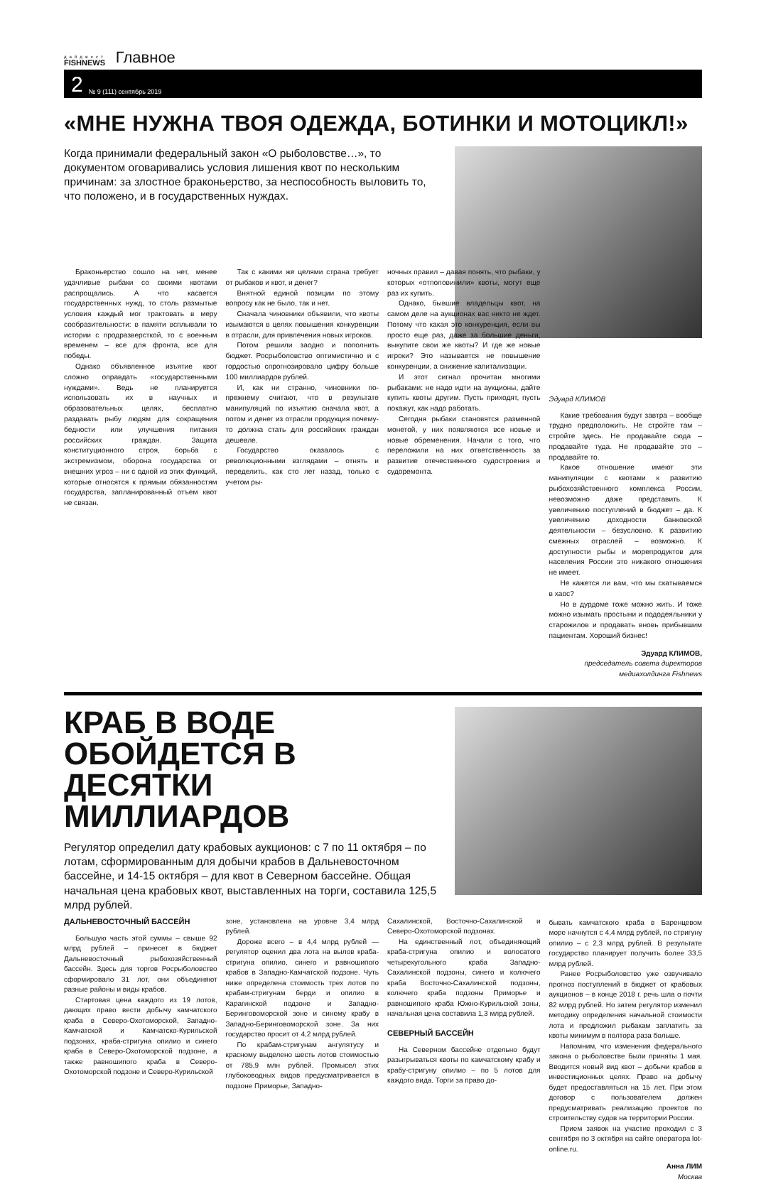дайджест
FISHNEWS
Главное
2 № 9 (111) сентябрь 2019
«МНЕ НУЖНА ТВОЯ ОДЕЖДА, БОТИНКИ И МОТОЦИКЛ!»
Когда принимали федеральный закон «О рыболовстве…», то документом оговаривались условия лишения квот по нескольким причинам: за злостное браконьерство, за неспособность выловить то, что положено, и в государственных нуждах.
Браконьерство сошло на нет, менее удачливые рыбаки со своими квотами распрощались. А что касается государственных нужд, то столь размытые условия каждый мог трактовать в меру сообразительности: в памяти всплывали то истории с продразверсткой, то с военным временем – все для фронта, все для победы.
Однако объявленное изъятие квот сложно оправдать «государственными нуждами». Ведь не планируется использовать их в научных и образовательных целях, бесплатно раздавать рыбу людям для сокращения бедности или улучшения питания российских граждан. Защита конституционного строя, борьба с экстремизмом, оборона государства от внешних угроз – ни с одной из этих функций, которые относятся к прямым обязанностям государства, запланированный отъем квот не связан.
Так с какими же целями страна требует от рыбаков и квот, и денег?
Внятной единой позиции по этому вопросу как не было, так и нет.
Сначала чиновники объявили, что квоты изымаются в целях повышения конкуренции в отрасли, для привлечения новых игроков.
Потом решили заодно и пополнить бюджет. Росрыболовство оптимистично и с гордостью спрогнозировало цифру больше 100 миллиардов рублей.
И, как ни странно, чиновники по-прежнему считают, что в результате манипуляций по изъятию сначала квот, а потом и денег из отрасли продукция почему-то должна стать для российских граждан дешевле.
Государство оказалось с революционными взглядами – отнять и переделить, как сто лет назад, только с учетом ры-
ночных правил – давая понять, что рыбаки, у которых «отполовинили» квоты, могут еще раз их купить.
Однако, бывшие владельцы квот, на самом деле на аукционах вас никто не ждет. Потому что какая это конкуренция, если вы просто еще раз, даже за большие деньги, выкупите свои же квоты? И где же новые игроки? Это называется не повышение конкуренции, а снижение капитализации.
И этот сигнал прочитан многими рыбаками: не надо идти на аукционы, дайте купить квоты другим. Пусть приходят, пусть покажут, как надо работать.
Сегодня рыбаки становятся разменной монетой, у них появляются все новые и новые обременения. Начали с того, что переложили на них ответственность за развитие отечественного судостроения и судоремонта.
Эдуард КЛИМОВ
Какие требования будут завтра – вообще трудно предположить. Не стройте там – стройте здесь. Не продавайте сюда – продавайте туда. Не продавайте это – продавайте то.
Какое отношение имеют эти манипуляции с квотами к развитию рыбохозяйственного комплекса России, невозможно даже представить. К увеличению поступлений в бюджет – да. К увеличению доходности банковской деятельности – безусловно. К развитию смежных отраслей – возможно. К доступности рыбы и морепродуктов для населения России это никакого отношения не имеет.
Не кажется ли вам, что мы скатываемся в хаос?
Но в дурдоме тоже можно жить. И тоже можно изымать простыни и пододеяльники у старожилов и продавать вновь прибывшим пациентам. Хороший бизнес!
Эдуард КЛИМОВ,
председатель совета директоров медиахолдинга Fishnews
КРАБ В ВОДЕ ОБОЙДЕТСЯ В ДЕСЯТКИ МИЛЛИАРДОВ
Регулятор определил дату крабовых аукционов: с 7 по 11 октября – по лотам, сформированным для добычи крабов в Дальневосточном бассейне, и 14-15 октября – для квот в Северном бассейне. Общая начальная цена крабовых квот, выставленных на торги, составила 125,5 млрд рублей.
ДАЛЬНЕВОСТОЧНЫЙ БАССЕЙН
Большую часть этой суммы – свыше 92 млрд рублей – принесет в бюджет Дальневосточный рыбохозяйственный бассейн. Здесь для торгов Росрыболовство сформировало 31 лот, они объединяют разные районы и виды крабов.
Стартовая цена каждого из 19 лотов, дающих право вести добычу камчатского краба в Северо-Охотоморской, Западно-Камчатской и Камчатско-Курильской подзонах, краба-стригуна опилио и синего краба в Северо-Охотоморской подзоне, а также равношипого краба в Северо-Охотоморской подзоне и Северо-Курильской
зоне, установлена на уровне 3,4 млрд рублей.
Дороже всего – в 4,4 млрд рублей — регулятор оценил два лота на вылов краба-стригуна опилио, синего и равношипого крабов в Западно-Камчатской подзоне. Чуть ниже определена стоимость трех лотов по крабам-стригунам берди и опилио в Карагинской подзоне и Западно-Беринговоморской зоне и синему крабу в Западно-Беринговоморской зоне. За них государство просит от 4,2 млрд рублей.
По крабам-стригунам ангулятусу и красному выделено шесть лотов стоимостью от 785,9 млн рублей. Промысел этих глубоководных видов предусматривается в подзоне Приморье, Западно-
Сахалинской, Восточно-Сахалинской и Северо-Охотоморской подзонах.
На единственный лот, объединяющий краба-стригуна опилио и волосатого четырехугольного краба Западно-Сахалинской подзоны, синего и колючего краба Восточно-Сахалинской подзоны, колючего краба подзоны Приморье и равношипого краба Южно-Курильской зоны, начальная цена составила 1,3 млрд рублей.
СЕВЕРНЫЙ БАССЕЙН
На Северном бассейне отдельно будут разыгрываться квоты по камчатскому крабу и крабу-стригуну опилио – по 5 лотов для каждого вида. Торги за право до-
бывать камчатского краба в Баренцевом море начнутся с 4,4 млрд рублей, по стригуну опилио – с 2,3 млрд рублей. В результате государство планирует получить более 33,5 млрд рублей.
Ранее Росрыболовство уже озвучивало прогноз поступлений в бюджет от крабовых аукционов – в конце 2018 г. речь шла о почти 82 млрд рублей. Но затем регулятор изменил методику определения начальной стоимости лота и предложил рыбакам заплатить за квоты минимум в полтора раза больше.
Напомним, что изменения федерального закона о рыболовстве были приняты 1 мая. Вводится новый вид квот – добычи крабов в инвестиционных целях. Право на добычу будет предоставляться на 15 лет. При этом договор с пользователем должен предусматривать реализацию проектов по строительству судов на территории России.
Прием заявок на участие проходил с 3 сентября по 3 октября на сайте оператора lot-online.ru.
Анна ЛИМ
Москва